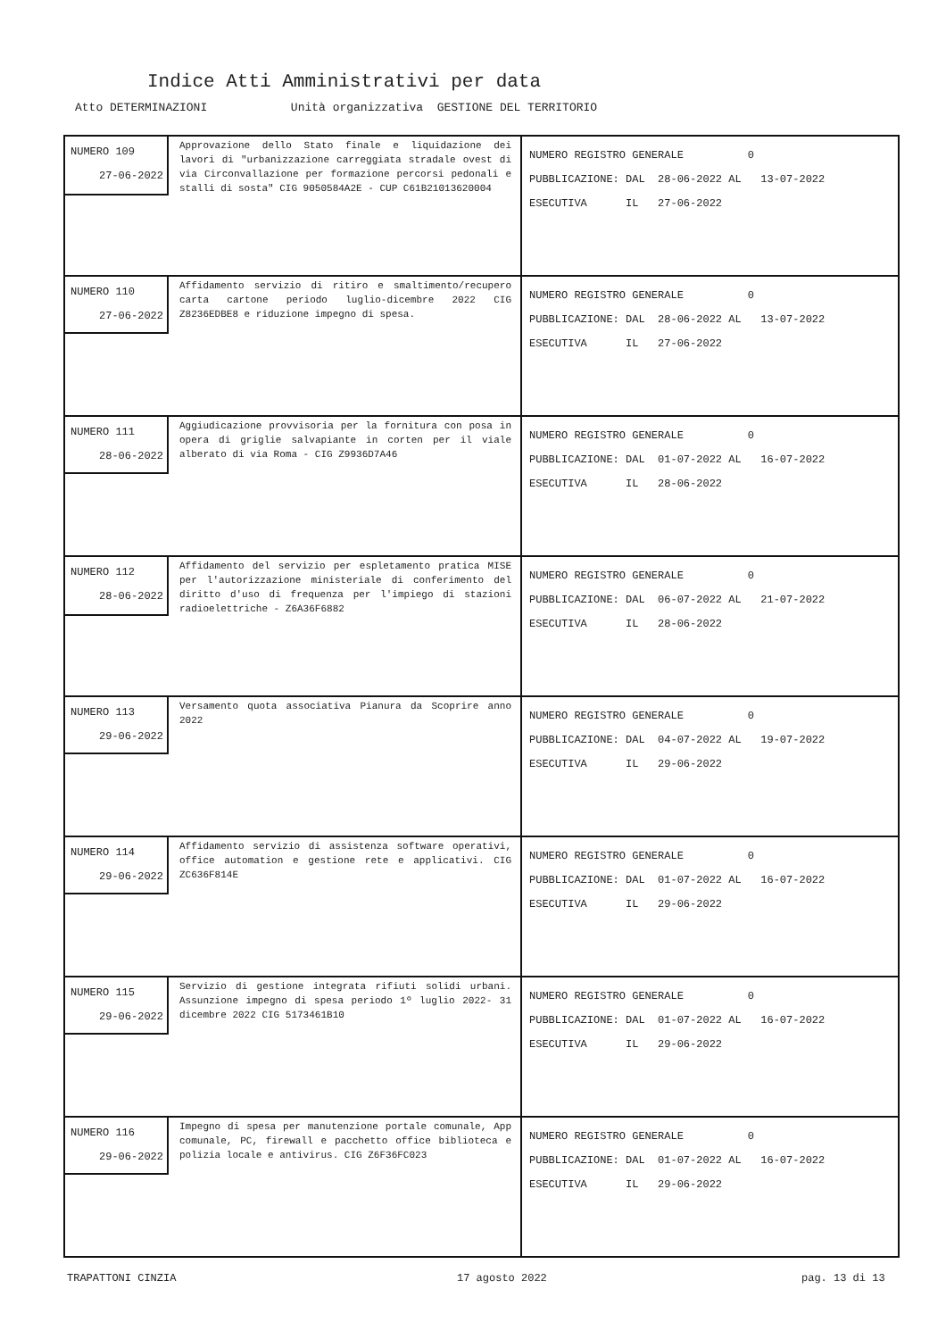Indice Atti Amministrativi per data
Atto DETERMINAZIONI Unità organizzativa GESTIONE DEL TERRITORIO
| NUMERO 109 27-06-2022 Approvazione dello Stato finale e liquidazione dei lavori di "urbanizzazione carreggiata stradale ovest di via Circonvallazione per formazione percorsi pedonali e stalli di sosta" CIG 9050584A2E - CUP C61B21013620004 | NUMERO REGISTRO GENERALE 0 PUBBLICAZIONE: DAL 28-06-2022 AL 13-07-2022 ESECUTIVA IL 27-06-2022 |
| NUMERO 110 27-06-2022 Affidamento servizio di ritiro e smaltimento/recupero carta cartone periodo luglio-dicembre 2022 CIG Z8236EDBE8 e riduzione impegno di spesa. | NUMERO REGISTRO GENERALE 0 PUBBLICAZIONE: DAL 28-06-2022 AL 13-07-2022 ESECUTIVA IL 27-06-2022 |
| NUMERO 111 28-06-2022 Aggiudicazione provvisoria per la fornitura con posa in opera di griglie salvapiante in corten per il viale alberato di via Roma - CIG Z9936D7A46 | NUMERO REGISTRO GENERALE 0 PUBBLICAZIONE: DAL 01-07-2022 AL 16-07-2022 ESECUTIVA IL 28-06-2022 |
| NUMERO 112 28-06-2022 Affidamento del servizio per espletamento pratica MISE per l'autorizzazione ministeriale di conferimento del diritto d'uso di frequenza per l'impiego di stazioni radioelettriche - Z6A36F6882 | NUMERO REGISTRO GENERALE 0 PUBBLICAZIONE: DAL 06-07-2022 AL 21-07-2022 ESECUTIVA IL 28-06-2022 |
| NUMERO 113 29-06-2022 Versamento quota associativa Pianura da Scoprire anno 2022 | NUMERO REGISTRO GENERALE 0 PUBBLICAZIONE: DAL 04-07-2022 AL 19-07-2022 ESECUTIVA IL 29-06-2022 |
| NUMERO 114 29-06-2022 Affidamento servizio di assistenza software operativi, office automation e gestione rete e applicativi. CIG ZC636F814E | NUMERO REGISTRO GENERALE 0 PUBBLICAZIONE: DAL 01-07-2022 AL 16-07-2022 ESECUTIVA IL 29-06-2022 |
| NUMERO 115 29-06-2022 Servizio di gestione integrata rifiuti solidi urbani. Assunzione impegno di spesa periodo 1º luglio 2022- 31 dicembre 2022 CIG 5173461B10 | NUMERO REGISTRO GENERALE 0 PUBBLICAZIONE: DAL 01-07-2022 AL 16-07-2022 ESECUTIVA IL 29-06-2022 |
| NUMERO 116 29-06-2022 Impegno di spesa per manutenzione portale comunale, App comunale, PC, firewall e pacchetto office biblioteca e polizia locale e antivirus. CIG Z6F36FC023 | NUMERO REGISTRO GENERALE 0 PUBBLICAZIONE: DAL 01-07-2022 AL 16-07-2022 ESECUTIVA IL 29-06-2022 |
TRAPATTONI CINZIA 17 agosto 2022 pag. 13 di 13